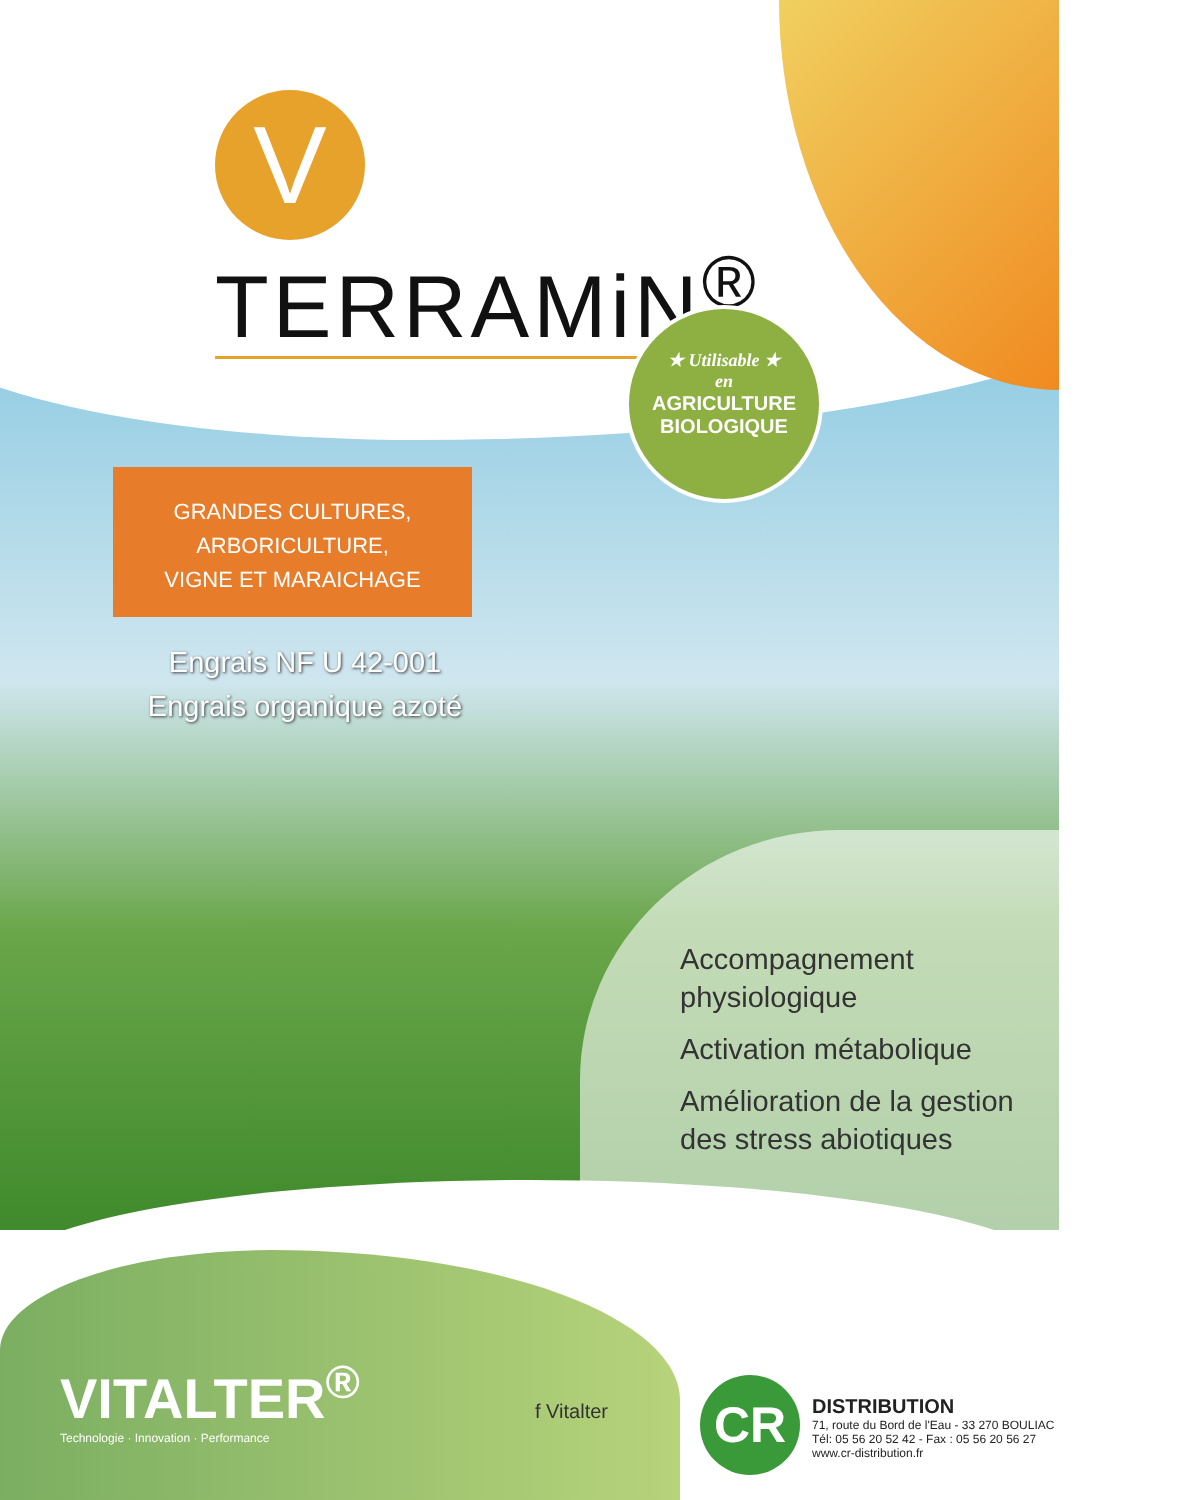V TERRAMiN<sup>®</sup>
★ Utilisable ★
en
AGRICULTURE
BIOLOGIQUE
GRANDES CULTURES,
ARBORICULTURE,
VIGNE ET MARAICHAGE
Engrais NF U 42-001
Engrais organique azoté
Accompagnement physiologique
Activation métabolique
Amélioration de la gestion des stress abiotiques
VITALTER<sup>®</sup>
Technologie · Innovation · Performance
f Vitalter
CR DISTRIBUTION 71, route du Bord de l'Eau - 33 270 BOULIAC
Tél: 05 56 20 52 42 - Fax : 05 56 20 56 27
www.cr-distribution.fr